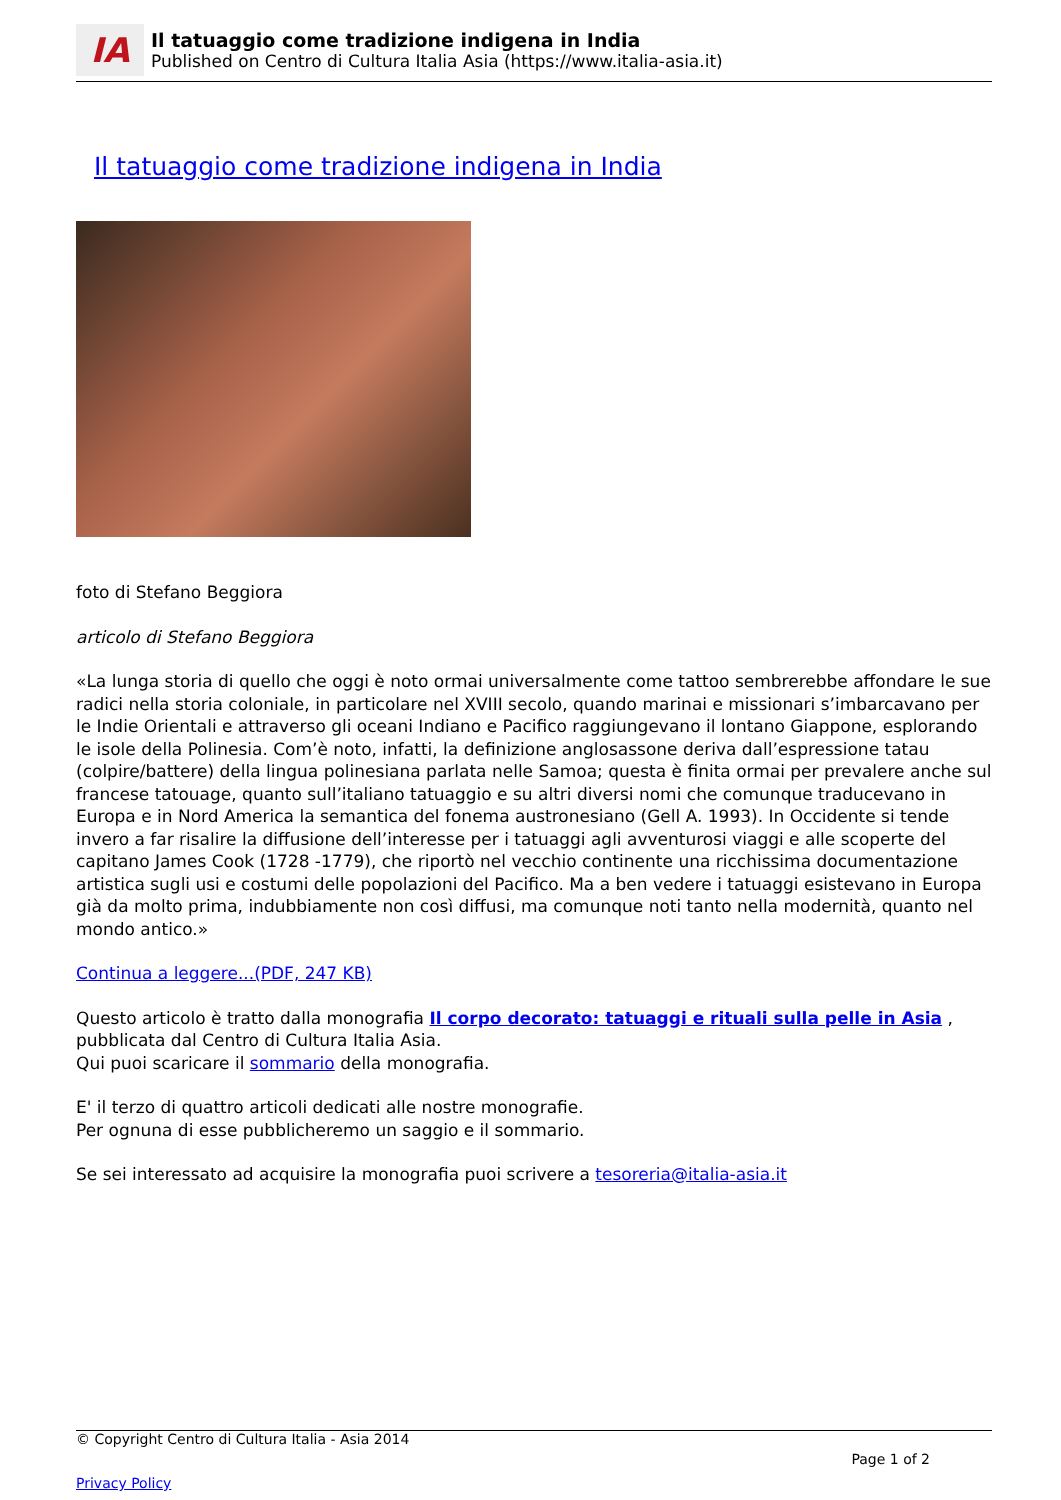IA
Il tatuaggio come tradizione indigena in India
Published on Centro di Cultura Italia Asia (https://www.italia-asia.it)
Il tatuaggio come tradizione indigena in India
foto di Stefano Beggiora
articolo di Stefano Beggiora
«La lunga storia di quello che oggi è noto ormai universalmente come tattoo sembrerebbe affondare le sue radici nella storia coloniale, in particolare nel XVIII secolo, quando marinai e missionari s’imbarcavano per le Indie Orientali e attraverso gli oceani Indiano e Pacifico raggiungevano il lontano Giappone, esplorando le isole della Polinesia. Com’è noto, infatti, la definizione anglosassone deriva dall’espressione tatau (colpire/battere) della lingua polinesiana parlata nelle Samoa; questa è finita ormai per prevalere anche sul francese tatouage, quanto sull’italiano tatuaggio e su altri diversi nomi che comunque traducevano in Europa e in Nord America la semantica del fonema austronesiano (Gell A. 1993). In Occidente si tende invero a far risalire la diffusione dell’interesse per i tatuaggi agli avventurosi viaggi e alle scoperte del capitano James Cook (1728 -1779), che riportò nel vecchio continente una ricchissima documentazione artistica sugli usi e costumi delle popolazioni del Pacifico. Ma a ben vedere i tatuaggi esistevano in Europa già da molto prima, indubbiamente non così diffusi, ma comunque noti tanto nella modernità, quanto nel mondo antico.»
Continua a leggere...(PDF, 247 KB)
Questo articolo è tratto dalla monografia Il corpo decorato: tatuaggi e rituali sulla pelle in Asia , pubblicata dal Centro di Cultura Italia Asia.
Qui puoi scaricare il sommario della monografia.
E' il terzo di quattro articoli dedicati alle nostre monografie.
Per ognuna di esse pubblicheremo un saggio e il sommario.
Se sei interessato ad acquisire la monografia puoi scrivere a tesoreria@italia-asia.it
© Copyright Centro di Cultura Italia - Asia 2014
Page 1 of 2
Privacy Policy